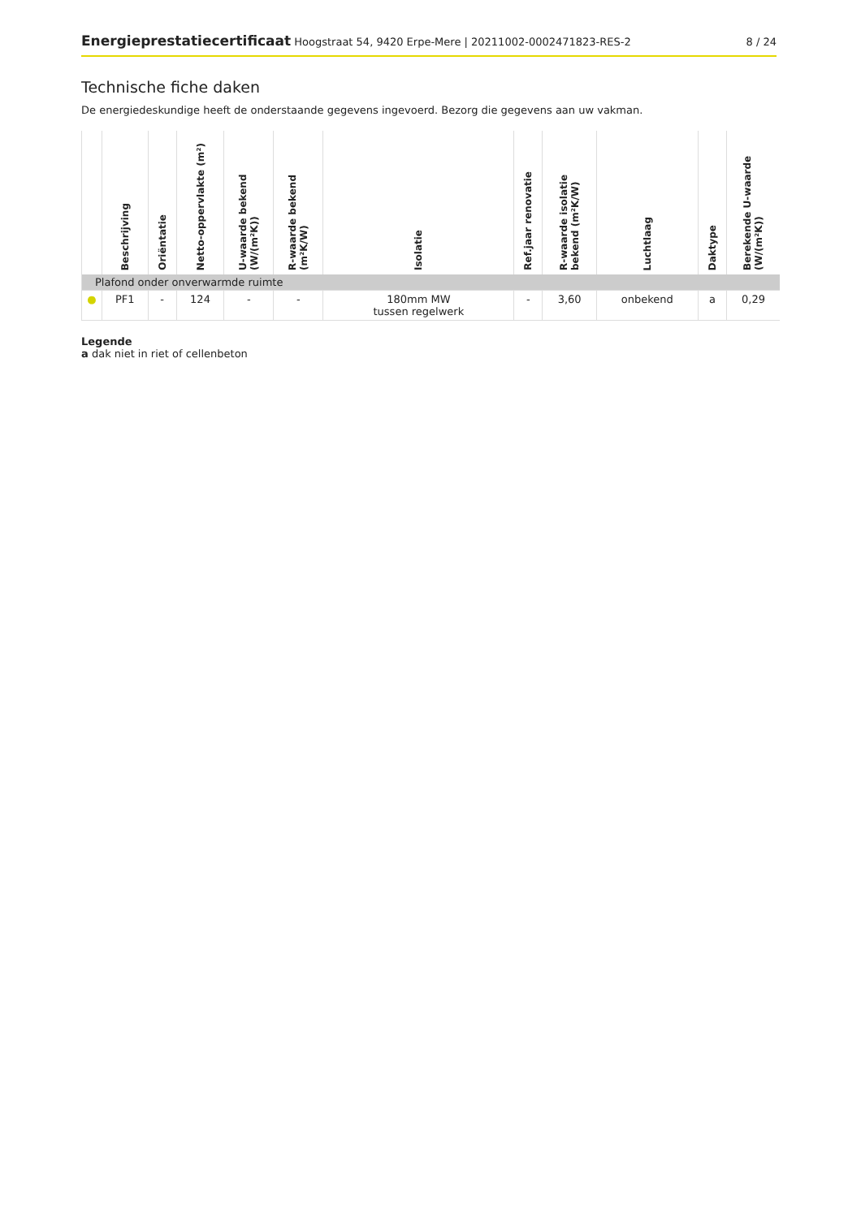Energieprestatiecertificaat Hoogstraat 54, 9420 Erpe-Mere | 20211002-0002471823-RES-2
8 / 24
Technische fiche daken
De energiedeskundige heeft de onderstaande gegevens ingevoerd. Bezorg die gegevens aan uw vakman.
| | Beschrijving | Oriëntatie | Netto-oppervlakte (m²) | U-waarde bekend (W/(m²K)) | R-waarde bekend (m²K/W) | Isolatie | Ref.jaar renovatie | R-waarde isolatie bekend (m²K/W) | Luchtlaag | Daktype | Berekende U-waarde (W/(m²K)) |
| --- | --- | --- | --- | --- | --- | --- | --- | --- | --- | --- | --- |
| Plafond onder onverwarmde ruimte | | | | | | | | | | | |
| ● | PF1 | - | 124 | - | - | 180mm MW tussen regelwerk | - | 3,60 | onbekend | a | 0,29 |
Legende
a dak niet in riet of cellenbeton